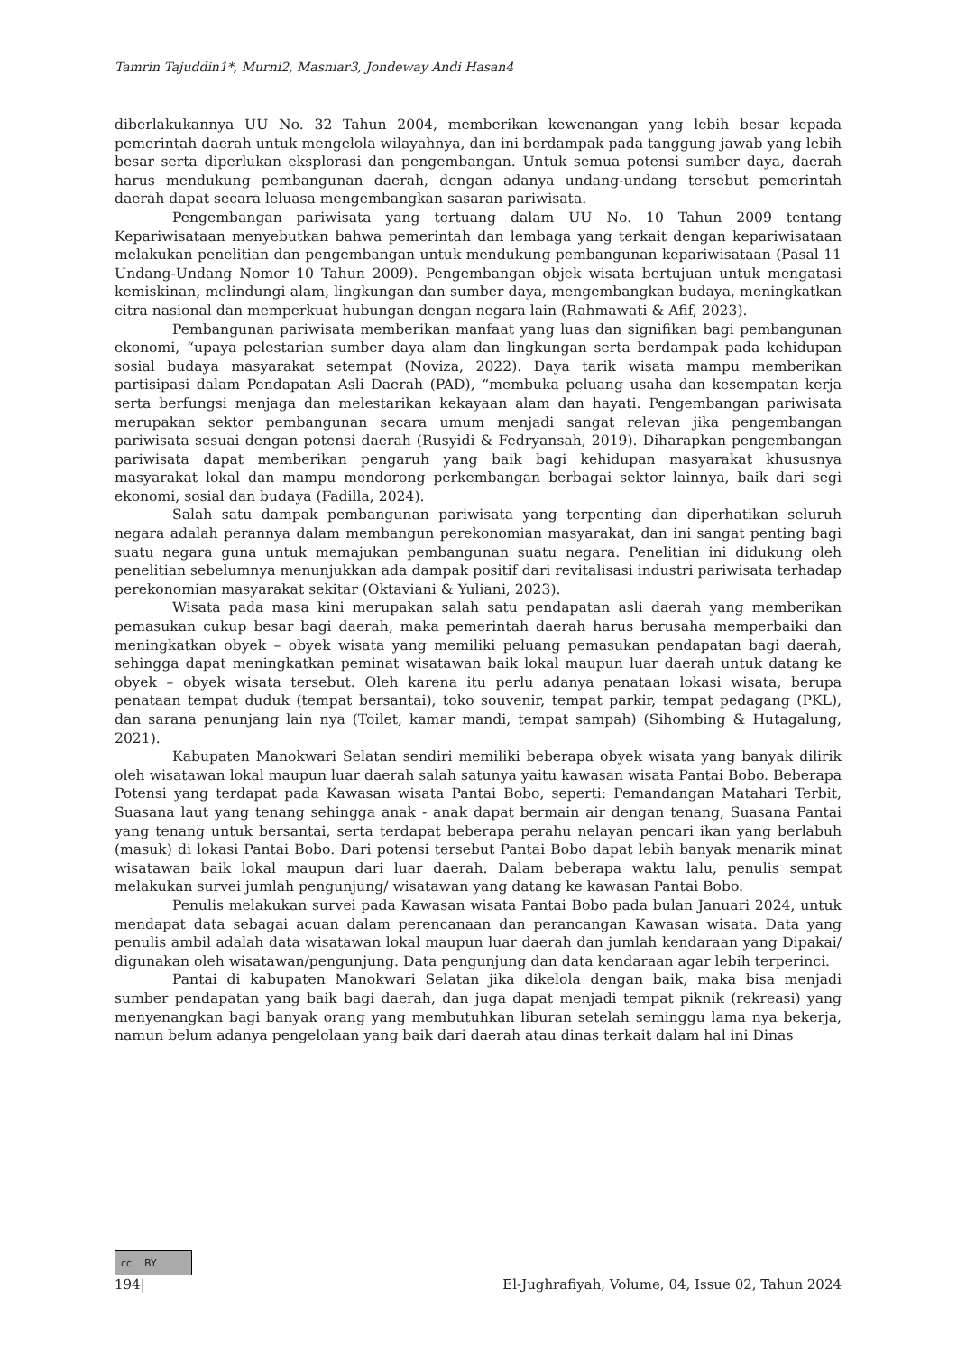Tamrin Tajuddin1*, Murni2, Masniar3, Jondeway Andi Hasan4
diberlakukannya UU No. 32 Tahun 2004, memberikan kewenangan yang lebih besar kepada pemerintah daerah untuk mengelola wilayahnya, dan ini berdampak pada tanggung jawab yang lebih besar serta diperlukan eksplorasi dan pengembangan. Untuk semua potensi sumber daya, daerah harus mendukung pembangunan daerah, dengan adanya undang-undang tersebut pemerintah daerah dapat secara leluasa mengembangkan sasaran pariwisata.
Pengembangan pariwisata yang tertuang dalam UU No. 10 Tahun 2009 tentang Kepariwisataan menyebutkan bahwa pemerintah dan lembaga yang terkait dengan kepariwisataan melakukan penelitian dan pengembangan untuk mendukung pembangunan kepariwisataan (Pasal 11 Undang-Undang Nomor 10 Tahun 2009). Pengembangan objek wisata bertujuan untuk mengatasi kemiskinan, melindungi alam, lingkungan dan sumber daya, mengembangkan budaya, meningkatkan citra nasional dan memperkuat hubungan dengan negara lain (Rahmawati & Afif, 2023).
Pembangunan pariwisata memberikan manfaat yang luas dan signifikan bagi pembangunan ekonomi, “upaya pelestarian sumber daya alam dan lingkungan serta berdampak pada kehidupan sosial budaya masyarakat setempat (Noviza, 2022). Daya tarik wisata mampu memberikan partisipasi dalam Pendapatan Asli Daerah (PAD), “membuka peluang usaha dan kesempatan kerja serta berfungsi menjaga dan melestarikan kekayaan alam dan hayati. Pengembangan pariwisata merupakan sektor pembangunan secara umum menjadi sangat relevan jika pengembangan pariwisata sesuai dengan potensi daerah (Rusyidi & Fedryansah, 2019). Diharapkan pengembangan pariwisata dapat memberikan pengaruh yang baik bagi kehidupan masyarakat khususnya masyarakat lokal dan mampu mendorong perkembangan berbagai sektor lainnya, baik dari segi ekonomi, sosial dan budaya (Fadilla, 2024).
Salah satu dampak pembangunan pariwisata yang terpenting dan diperhatikan seluruh negara adalah perannya dalam membangun perekonomian masyarakat, dan ini sangat penting bagi suatu negara guna untuk memajukan pembangunan suatu negara. Penelitian ini didukung oleh penelitian sebelumnya menunjukkan ada dampak positif dari revitalisasi industri pariwisata terhadap perekonomian masyarakat sekitar (Oktaviani & Yuliani, 2023).
Wisata pada masa kini merupakan salah satu pendapatan asli daerah yang memberikan pemasukan cukup besar bagi daerah, maka pemerintah daerah harus berusaha memperbaiki dan meningkatkan obyek – obyek wisata yang memiliki peluang pemasukan pendapatan bagi daerah, sehingga dapat meningkatkan peminat wisatawan baik lokal maupun luar daerah untuk datang ke obyek – obyek wisata tersebut. Oleh karena itu perlu adanya penataan lokasi wisata, berupa penataan tempat duduk (tempat bersantai), toko souvenir, tempat parkir, tempat pedagang (PKL), dan sarana penunjang lain nya (Toilet, kamar mandi, tempat sampah) (Sihombing & Hutagalung, 2021).
Kabupaten Manokwari Selatan sendiri memiliki beberapa obyek wisata yang banyak dilirik oleh wisatawan lokal maupun luar daerah salah satunya yaitu kawasan wisata Pantai Bobo. Beberapa Potensi yang terdapat pada Kawasan wisata Pantai Bobo, seperti: Pemandangan Matahari Terbit, Suasana laut yang tenang sehingga anak - anak dapat bermain air dengan tenang, Suasana Pantai yang tenang untuk bersantai, serta terdapat beberapa perahu nelayan pencari ikan yang berlabuh (masuk) di lokasi Pantai Bobo. Dari potensi tersebut Pantai Bobo dapat lebih banyak menarik minat wisatawan baik lokal maupun dari luar daerah. Dalam beberapa waktu lalu, penulis sempat melakukan survei jumlah pengunjung/ wisatawan yang datang ke kawasan Pantai Bobo.
Penulis melakukan survei pada Kawasan wisata Pantai Bobo pada bulan Januari 2024, untuk mendapat data sebagai acuan dalam perencanaan dan perancangan Kawasan wisata. Data yang penulis ambil adalah data wisatawan lokal maupun luar daerah dan jumlah kendaraan yang Dipakai/ digunakan oleh wisatawan/pengunjung. Data pengunjung dan data kendaraan agar lebih terperinci.
Pantai di kabupaten Manokwari Selatan jika dikelola dengan baik, maka bisa menjadi sumber pendapatan yang baik bagi daerah, dan juga dapat menjadi tempat piknik (rekreasi) yang menyenangkan bagi banyak orang yang membutuhkan liburan setelah seminggu lama nya bekerja, namun belum adanya pengelolaan yang baik dari daerah atau dinas terkait dalam hal ini Dinas
cc BY
194| El-Jughrafiyah, Volume, 04, Issue 02, Tahun 2024